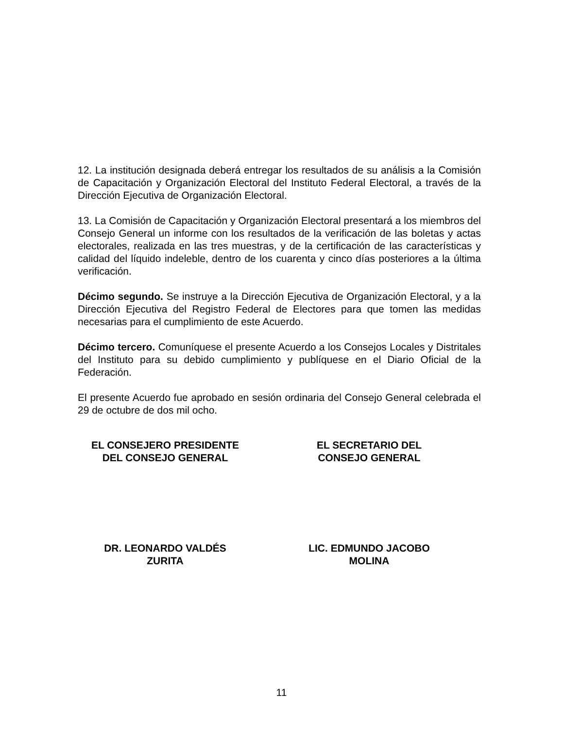12. La institución designada deberá entregar los resultados de su análisis a la Comisión de Capacitación y Organización Electoral del Instituto Federal Electoral, a través de la Dirección Ejecutiva de Organización Electoral.
13. La Comisión de Capacitación y Organización Electoral presentará a los miembros del Consejo General un informe con los resultados de la verificación de las boletas y actas electorales, realizada en las tres muestras, y de la certificación de las características y calidad del líquido indeleble, dentro de los cuarenta y cinco días posteriores a la última verificación.
Décimo segundo. Se instruye a la Dirección Ejecutiva de Organización Electoral, y a la Dirección Ejecutiva del Registro Federal de Electores para que tomen las medidas necesarias para el cumplimiento de este Acuerdo.
Décimo tercero. Comuníquese el presente Acuerdo a los Consejos Locales y Distritales del Instituto para su debido cumplimiento y publíquese en el Diario Oficial de la Federación.
El presente Acuerdo fue aprobado en sesión ordinaria del Consejo General celebrada el 29 de octubre de dos mil ocho.
EL CONSEJERO PRESIDENTE
DEL CONSEJO GENERAL
EL SECRETARIO DEL
CONSEJO GENERAL
DR. LEONARDO VALDÉS
ZURITA
LIC. EDMUNDO JACOBO
MOLINA
11